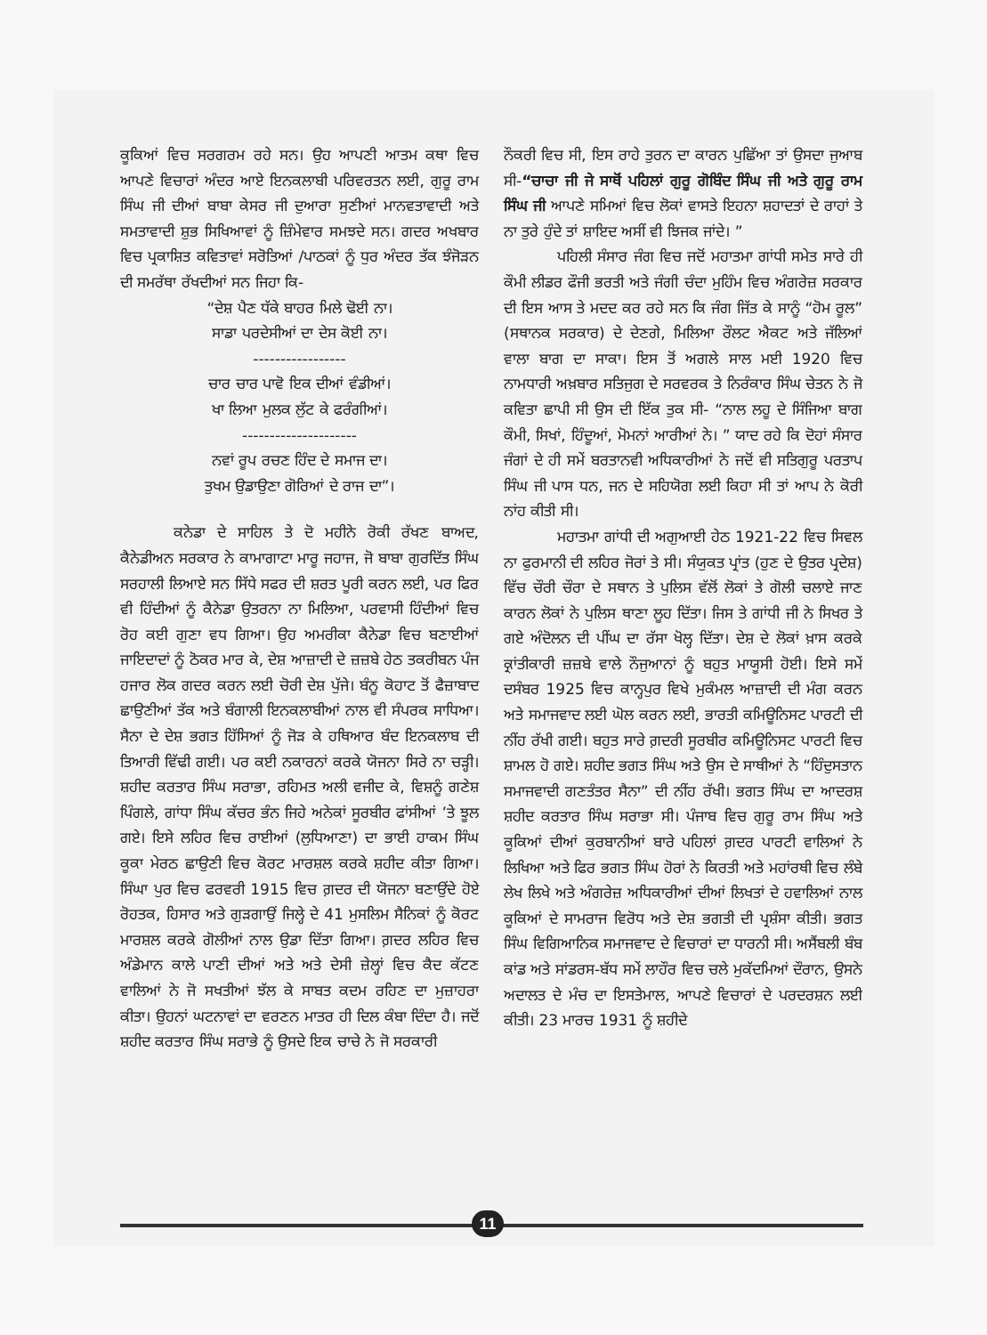ਕੂਕਿਆਂ ਵਿਚ ਸਰਗਰਮ ਰਹੇ ਸਨ। ਉਹ ਆਪਣੀ ਆਤਮ ਕਥਾ ਵਿਚ ਆਪਣੇ ਵਿਚਾਰਾਂ ਅੰਦਰ ਆਏ ਇਨਕਲਾਬੀ ਪਰਿਵਰਤਨ ਲਈ, ਗੁਰੂ ਰਾਮ ਸਿੰਘ ਜੀ ਦੀਆਂ ਬਾਬਾ ਕੇਸਰ ਜੀ ਦੁਆਰਾ ਸੁਣੀਆਂ ਮਾਨਵਤਾਵਾਦੀ ਅਤੇ ਸਮਤਾਵਾਦੀ ਸ਼ੁਭ ਸਿਖਿਆਵਾਂ ਨੂੰ ਜ਼ਿੰਮੇਵਾਰ ਸਮਝਦੇ ਸਨ। ਗਦਰ ਅਖਬਾਰ ਵਿਚ ਪ੍ਰਕਾਸ਼ਿਤ ਕਵਿਤਾਵਾਂ ਸਰੋਤਿਆਂ /ਪਾਠਕਾਂ ਨੂੰ ਧੁਰ ਅੰਦਰ ਤੱਕ ਝੰਜੋੜਨ ਦੀ ਸਮਰੱਥਾ ਰੱਖਦੀਆਂ ਸਨ ਜਿਹਾ ਕਿ-
“ਦੇਸ਼ ਪੈਣ ਧੱਕੇ ਬਾਹਰ ਮਿਲੇ ਢੋਈ ਨਾ।
ਸਾਡਾ ਪਰਦੇਸੀਆਂ ਦਾ ਦੇਸ ਕੋਈ ਨਾ।
-----------------
ਚਾਰ ਚਾਰ ਪਾਵੋ ਇਕ ਦੀਆਂ ਵੰਡੀਆਂ।
ਖਾ ਲਿਆ ਮੁਲਕ ਲੁੱਟ ਕੇ ਫਰੰਗੀਆਂ।
---------------------
ਨਵਾਂ ਰੂਪ ਰਚਣ ਹਿੰਦ ਦੇ ਸਮਾਜ ਦਾ।
ਤੁਖਮ ਉਡਾਉਣਾ ਗੋਰਿਆਂ ਦੇ ਰਾਜ ਦਾ”।
ਕਨੇਡਾ ਦੇ ਸਾਹਿਲ ਤੇ ਦੋ ਮਹੀਨੇ ਰੋਕੀ ਰੱਖਣ ਬਾਅਦ, ਕੈਨੇਡੀਅਨ ਸਰਕਾਰ ਨੇ ਕਾਮਾਗਾਟਾ ਮਾਰੂ ਜਹਾਜ, ਜੋ ਬਾਬਾ ਗੁਰਦਿੱਤ ਸਿੰਘ ਸਰਹਾਲੀ ਲਿਆਏ ਸਨ ਸਿੱਧੇ ਸਫਰ ਦੀ ਸ਼ਰਤ ਪੂਰੀ ਕਰਨ ਲਈ, ਪਰ ਫਿਰ ਵੀ ਹਿੰਦੀਆਂ ਨੂੰ ਕੈਨੇਡਾ ਉਤਰਨਾ ਨਾ ਮਿਲਿਆ, ਪਰਵਾਸੀ ਹਿੰਦੀਆਂ ਵਿਚ ਰੋਹ ਕਈ ਗੁਣਾ ਵਧ ਗਿਆ। ਉਹ ਅਮਰੀਕਾ ਕੈਨੇਡਾ ਵਿਚ ਬਣਾਈਆਂ ਜਾਇਦਾਦਾਂ ਨੂੰ ਠੋਕਰ ਮਾਰ ਕੇ, ਦੇਸ਼ ਆਜ਼ਾਦੀ ਦੇ ਜ਼ਜ਼ਬੇ ਹੇਠ ਤਕਰੀਬਨ ਪੰਜ ਹਜਾਰ ਲੋਕ ਗਦਰ ਕਰਨ ਲਈ ਚੋਰੀ ਦੇਸ਼ ਪੁੱਜੇ। ਬੰਨੂ ਕੋਹਾਟ ਤੋਂ ਫੈਜ਼ਾਬਾਦ ਛਾਉਣੀਆਂ ਤੱਕ ਅਤੇ ਬੰਗਾਲੀ ਇਨਕਲਾਬੀਆਂ ਨਾਲ ਵੀ ਸੰਪਰਕ ਸਾਧਿਆ। ਸੈਨਾ ਦੇ ਦੇਸ਼ ਭਗਤ ਹਿੱਸਿਆਂ ਨੂੰ ਜੋੜ ਕੇ ਹਥਿਆਰ ਬੰਦ ਇਨਕਲਾਬ ਦੀ ਤਿਆਰੀ ਵਿੱਢੀ ਗਈ। ਪਰ ਕਈ ਨਕਾਰਨਾਂ ਕਰਕੇ ਯੋਜਨਾ ਸਿਰੇ ਨਾ ਚੜ੍ਹੀ। ਸ਼ਹੀਦ ਕਰਤਾਰ ਸਿੰਘ ਸਰਾਭਾ, ਰਹਿਮਤ ਅਲੀ ਵਜੀਦ ਕੇ, ਵਿਸ਼ਨੂੰ ਗਣੇਸ਼ ਪਿੰਗਲੇ, ਗਾਂਧਾ ਸਿੰਘ ਕੱਚਰ ਭੰਨ ਜਿਹੇ ਅਨੇਕਾਂ ਸੂਰਬੀਰ ਫਾਂਸੀਆਂ ’ਤੇ ਝੂਲ ਗਏ। ਇਸੇ ਲਹਿਰ ਵਿਚ ਰਾਈਆਂ (ਲੁਧਿਆਣਾ) ਦਾ ਭਾਈ ਹਾਕਮ ਸਿੰਘ ਕੂਕਾ ਮੇਰਠ ਛਾਉਣੀ ਵਿਚ ਕੋਰਟ ਮਾਰਸ਼ਲ ਕਰਕੇ ਸ਼ਹੀਦ ਕੀਤਾ ਗਿਆ। ਸਿੰਘਾ ਪੁਰ ਵਿਚ ਫਰਵਰੀ 1915 ਵਿਚ ਗ਼ਦਰ ਦੀ ਯੋਜਨਾ ਬਣਾਉਂਦੇ ਹੋਏ ਰੋਹਤਕ, ਹਿਸਾਰ ਅਤੇ ਗੁੜਗਾਉਂ ਜਿਲ੍ਹੇ ਦੇ 41 ਮੁਸਲਿਮ ਸੈਨਿਕਾਂ ਨੂੰ ਕੋਰਟ ਮਾਰਸ਼ਲ ਕਰਕੇ ਗੋਲੀਆਂ ਨਾਲ ਉਡਾ ਦਿੱਤਾ ਗਿਆ। ਗ਼ਦਰ ਲਹਿਰ ਵਿਚ ਅੰਡੇਮਾਨ ਕਾਲੇ ਪਾਣੀ ਦੀਆਂ ਅਤੇ ਅਤੇ ਦੇਸੀ ਜ਼ੇਲ੍ਹਾਂ ਵਿਚ ਕੈਦ ਕੱਟਣ ਵਾਲਿਆਂ ਨੇ ਜੋ ਸਖਤੀਆਂ ਝੱਲ ਕੇ ਸਾਬਤ ਕਦਮ ਰਹਿਣ ਦਾ ਮੁਜ਼ਾਹਰਾ ਕੀਤਾ। ਉਹਨਾਂ ਘਟਨਾਵਾਂ ਦਾ ਵਰਣਨ ਮਾਤਰ ਹੀ ਦਿਲ ਕੰਬਾ ਦਿੰਦਾ ਹੈ। ਜਦੋਂ ਸ਼ਹੀਦ ਕਰਤਾਰ ਸਿੰਘ ਸਰਾਭੇ ਨੂੰ ਉਸਦੇ ਇਕ ਚਾਚੇ ਨੇ ਜੋ ਸਰਕਾਰੀ
ਨੌਕਰੀ ਵਿਚ ਸੀ, ਇਸ ਰਾਹੇ ਤੁਰਨ ਦਾ ਕਾਰਨ ਪੁਛਿੱਆ ਤਾਂ ਉਸਦਾ ਜੁਆਬ ਸੀ-“ਚਾਚਾ ਜੀ ਜੇ ਸਾਥੋਂ ਪਹਿਲਾਂ ਗੁਰੂ ਗੋਬਿੰਦ ਸਿੰਘ ਜੀ ਅਤੇ ਗੁਰੂ ਰਾਮ ਸਿੰਘ ਜੀ ਆਪਣੇ ਸਮਿਆਂ ਵਿਚ ਲੋਕਾਂ ਵਾਸਤੇ ਇਹਨਾ ਸ਼ਹਾਦਤਾਂ ਦੇ ਰਾਹਾਂ ਤੇ ਨਾ ਤੁਰੇ ਹੁੰਦੇ ਤਾਂ ਸ਼ਾਇਦ ਅਸੀਂ ਵੀ ਝਿਜਕ ਜਾਂਦੇ। ”
ਪਹਿਲੀ ਸੰਸਾਰ ਜੰਗ ਵਿਚ ਜਦੋਂ ਮਹਾਤਮਾ ਗਾਂਧੀ ਸਮੇਤ ਸਾਰੇ ਹੀ ਕੌਮੀ ਲੀਡਰ ਫੌਜੀ ਭਰਤੀ ਅਤੇ ਜੰਗੀ ਚੰਦਾ ਮੁਹਿੰਮ ਵਿਚ ਅੰਗਰੇਜ਼ ਸਰਕਾਰ ਦੀ ਇਸ ਆਸ ਤੇ ਮਦਦ ਕਰ ਰਹੇ ਸਨ ਕਿ ਜੰਗ ਜਿੱਤ ਕੇ ਸਾਨੂੰ “ਹੋਮ ਰੂਲ” (ਸਥਾਨਕ ਸਰਕਾਰ) ਦੇ ਦੇਣਗੇ, ਮਿਲਿਆ ਰੌਲਟ ਐਕਟ ਅਤੇ ਜੱਲਿਆਂ ਵਾਲਾ ਬਾਗ ਦਾ ਸਾਕਾ। ਇਸ ਤੋਂ ਅਗਲੇ ਸਾਲ ਮਈ 1920 ਵਿਚ ਨਾਮਧਾਰੀ ਅਖ਼ਬਾਰ ਸਤਿਜੁਗ ਦੇ ਸਰਵਰਕ ਤੇ ਨਿਰੰਕਾਰ ਸਿੰਘ ਚੇਤਨ ਨੇ ਜੋ ਕਵਿਤਾ ਛਾਪੀ ਸੀ ਉਸ ਦੀ ਇੱਕ ਤੁਕ ਸੀ- “ਨਾਲ ਲਹੂ ਦੇ ਸਿੰਜਿਆ ਬਾਗ ਕੌਮੀ, ਸਿਖਾਂ, ਹਿੰਦੂਆਂ, ਮੋਮਨਾਂ ਆਰੀਆਂ ਨੇ। ” ਯਾਦ ਰਹੇ ਕਿ ਦੋਹਾਂ ਸੰਸਾਰ ਜੰਗਾਂ ਦੇ ਹੀ ਸਮੇਂ ਬਰਤਾਨਵੀ ਅਧਿਕਾਰੀਆਂ ਨੇ ਜਦੋਂ ਵੀ ਸਤਿਗੁਰੂ ਪਰਤਾਪ ਸਿੰਘ ਜੀ ਪਾਸ ਧਨ, ਜਨ ਦੇ ਸਹਿਯੋਗ ਲਈ ਕਿਹਾ ਸੀ ਤਾਂ ਆਪ ਨੇ ਕੋਰੀ ਨਾਂਹ ਕੀਤੀ ਸੀ।
ਮਹਾਤਮਾ ਗਾਂਧੀ ਦੀ ਅਗੁਆਈ ਹੇਠ 1921-22 ਵਿਚ ਸਿਵਲ ਨਾ ਫੁਰਮਾਨੀ ਦੀ ਲਹਿਰ ਜੋਰਾਂ ਤੇ ਸੀ। ਸੰਯੁਕਤ ਪ੍ਰਾਂਤ (ਹੁਣ ਦੇ ਉਤਰ ਪ੍ਰਦੇਸ਼) ਵਿੱਚ ਚੌਰੀ ਚੌਰਾ ਦੇ ਸਥਾਨ ਤੇ ਪੁਲਿਸ ਵੱਲੋਂ ਲੋਕਾਂ ਤੇ ਗੋਲੀ ਚਲਾਏ ਜਾਣ ਕਾਰਨ ਲੋਕਾਂ ਨੇ ਪੁਲਿਸ ਥਾਣਾ ਲੂਹ ਦਿੱਤਾ। ਜਿਸ ਤੇ ਗਾਂਧੀ ਜੀ ਨੇ ਸਿਖਰ ਤੇ ਗਏ ਅੰਦੋਲਨ ਦੀ ਪੀਂਘ ਦਾ ਰੱਸਾ ਖੋਲ੍ਹ ਦਿੱਤਾ। ਦੇਸ਼ ਦੇ ਲੋਕਾਂ ਖ਼ਾਸ ਕਰਕੇ ਕ੍ਰਾਂਤੀਕਾਰੀ ਜ਼ਜ਼ਬੇ ਵਾਲੇ ਨੌਜੁਆਨਾਂ ਨੂੰ ਬਹੁਤ ਮਾਯੂਸੀ ਹੋਈ। ਇਸੇ ਸਮੇਂ ਦਸੰਬਰ 1925 ਵਿਚ ਕਾਨ੍ਹਪੁਰ ਵਿਖੇ ਮੁਕੰਮਲ ਆਜ਼ਾਦੀ ਦੀ ਮੰਗ ਕਰਨ ਅਤੇ ਸਮਾਜਵਾਦ ਲਈ ਘੋਲ ਕਰਨ ਲਈ, ਭਾਰਤੀ ਕਮਿਊਨਿਸਟ ਪਾਰਟੀ ਦੀ ਨੀਂਹ ਰੱਖੀ ਗਈ। ਬਹੁਤ ਸਾਰੇ ਗ਼ਦਰੀ ਸੂਰਬੀਰ ਕਮਿਊਨਿਸਟ ਪਾਰਟੀ ਵਿਚ ਸ਼ਾਮਲ ਹੋ ਗਏ। ਸ਼ਹੀਦ ਭਗਤ ਸਿੰਘ ਅਤੇ ਉਸ ਦੇ ਸਾਥੀਆਂ ਨੇ “ਹਿੰਦੁਸਤਾਨ ਸਮਾਜਵਾਦੀ ਗਣਤੰਤਰ ਸੈਨਾ” ਦੀ ਨੀਂਹ ਰੱਖੀ। ਭਗਤ ਸਿੰਘ ਦਾ ਆਦਰਸ਼ ਸ਼ਹੀਦ ਕਰਤਾਰ ਸਿੰਘ ਸਰਾਭਾ ਸੀ। ਪੰਜਾਬ ਵਿਚ ਗੁਰੂ ਰਾਮ ਸਿੰਘ ਅਤੇ ਕੂਕਿਆਂ ਦੀਆਂ ਕੁਰਬਾਨੀਆਂ ਬਾਰੇ ਪਹਿਲਾਂ ਗ਼ਦਰ ਪਾਰਟੀ ਵਾਲਿਆਂ ਨੇ ਲਿਖਿਆ ਅਤੇ ਫਿਰ ਭਗਤ ਸਿੰਘ ਹੋਰਾਂ ਨੇ ਕਿਰਤੀ ਅਤੇ ਮਹਾਂਰਥੀ ਵਿਚ ਲੰਬੇ ਲੇਖ ਲਿਖੇ ਅਤੇ ਅੰਗਰੇਜ਼ ਅਧਿਕਾਰੀਆਂ ਦੀਆਂ ਲਿਖਤਾਂ ਦੇ ਹਵਾਲਿਆਂ ਨਾਲ ਕੂਕਿਆਂ ਦੇ ਸਾਮਰਾਜ ਵਿਰੋਧ ਅਤੇ ਦੇਸ਼ ਭਗਤੀ ਦੀ ਪ੍ਰਸ਼ੰਸਾ ਕੀਤੀ। ਭਗਤ ਸਿੰਘ ਵਿਗਿਆਨਿਕ ਸਮਾਜਵਾਦ ਦੇ ਵਿਚਾਰਾਂ ਦਾ ਧਾਰਨੀ ਸੀ। ਅਸੈਂਬਲੀ ਬੰਬ ਕਾਂਡ ਅਤੇ ਸਾਂਡਰਸ-ਬੱਧ ਸਮੇਂ ਲਾਹੌਰ ਵਿਚ ਚਲੇ ਮੁਕੱਦਮਿਆਂ ਦੌਰਾਨ, ਉਸਨੇ ਅਦਾਲਤ ਦੇ ਮੰਚ ਦਾ ਇਸਤੇਮਾਲ, ਆਪਣੇ ਵਿਚਾਰਾਂ ਦੇ ਪਰਦਰਸ਼ਨ ਲਈ ਕੀਤੀ। 23 ਮਾਰਚ 1931 ਨੂੰ ਸ਼ਹੀਦੇ
11